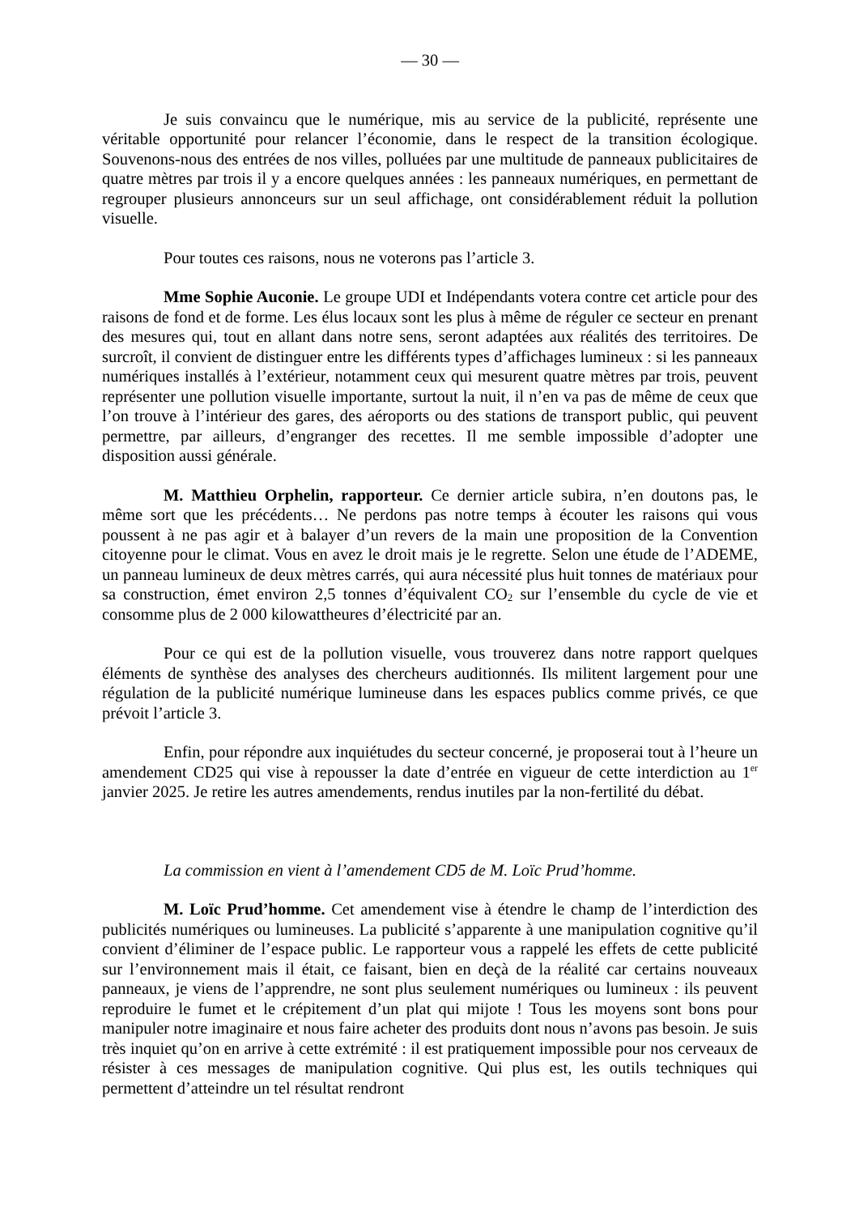— 30 —
Je suis convaincu que le numérique, mis au service de la publicité, représente une véritable opportunité pour relancer l’économie, dans le respect de la transition écologique. Souvenons-nous des entrées de nos villes, polluées par une multitude de panneaux publicitaires de quatre mètres par trois il y a encore quelques années : les panneaux numériques, en permettant de regrouper plusieurs annonceurs sur un seul affichage, ont considérablement réduit la pollution visuelle.
Pour toutes ces raisons, nous ne voterons pas l’article 3.
Mme Sophie Auconie. Le groupe UDI et Indépendants votera contre cet article pour des raisons de fond et de forme. Les élus locaux sont les plus à même de réguler ce secteur en prenant des mesures qui, tout en allant dans notre sens, seront adaptées aux réalités des territoires. De surcroît, il convient de distinguer entre les différents types d’affichages lumineux : si les panneaux numériques installés à l’extérieur, notamment ceux qui mesurent quatre mètres par trois, peuvent représenter une pollution visuelle importante, surtout la nuit, il n’en va pas de même de ceux que l’on trouve à l’intérieur des gares, des aéroports ou des stations de transport public, qui peuvent permettre, par ailleurs, d’engranger des recettes. Il me semble impossible d’adopter une disposition aussi générale.
M. Matthieu Orphelin, rapporteur. Ce dernier article subira, n’en doutons pas, le même sort que les précédents… Ne perdons pas notre temps à écouter les raisons qui vous poussent à ne pas agir et à balayer d’un revers de la main une proposition de la Convention citoyenne pour le climat. Vous en avez le droit mais je le regrette. Selon une étude de l’ADEME, un panneau lumineux de deux mètres carrés, qui aura nécessité plus huit tonnes de matériaux pour sa construction, émet environ 2,5 tonnes d’équivalent CO<sub>2</sub> sur l’ensemble du cycle de vie et consomme plus de 2 000 kilowattheures d’électricité par an.
Pour ce qui est de la pollution visuelle, vous trouverez dans notre rapport quelques éléments de synthèse des analyses des chercheurs auditionnés. Ils militent largement pour une régulation de la publicité numérique lumineuse dans les espaces publics comme privés, ce que prévoit l’article 3.
Enfin, pour répondre aux inquiétudes du secteur concerné, je proposerai tout à l’heure un amendement CD25 qui vise à repousser la date d’entrée en vigueur de cette interdiction au 1<sup>er</sup> janvier 2025. Je retire les autres amendements, rendus inutiles par la non-fertilité du débat.
La commission en vient à l’amendement CD5 de M. Loïc Prud’homme.
M. Loïc Prud’homme. Cet amendement vise à étendre le champ de l’interdiction des publicités numériques ou lumineuses. La publicité s’apparente à une manipulation cognitive qu’il convient d’éliminer de l’espace public. Le rapporteur vous a rappelé les effets de cette publicité sur l’environnement mais il était, ce faisant, bien en deçà de la réalité car certains nouveaux panneaux, je viens de l’apprendre, ne sont plus seulement numériques ou lumineux : ils peuvent reproduire le fumet et le crépitement d’un plat qui mijote ! Tous les moyens sont bons pour manipuler notre imaginaire et nous faire acheter des produits dont nous n’avons pas besoin. Je suis très inquiet qu’on en arrive à cette extrémité : il est pratiquement impossible pour nos cerveaux de résister à ces messages de manipulation cognitive. Qui plus est, les outils techniques qui permettent d’atteindre un tel résultat rendront